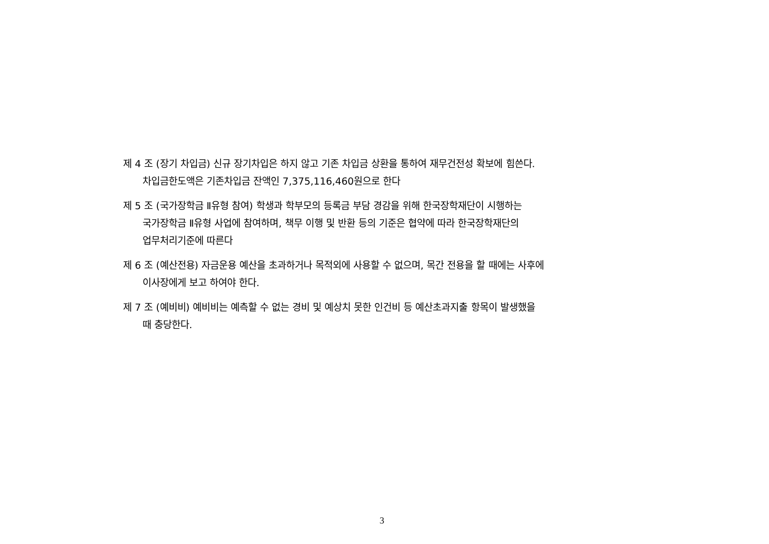제 4 조 (장기 차입금) 신규 장기차입은 하지 않고 기존 차입금 상환을 통하여 재무건전성 확보에 힘쓴다.
차입금한도액은 기존차입금 잔액인 7,375,116,460원으로 한다
제 5 조 (국가장학금 Ⅱ유형 참여) 학생과 학부모의 등록금 부담 경감을 위해 한국장학재단이 시행하는
국가장학금 Ⅱ유형 사업에 참여하며, 책무 이행 및 반환 등의 기준은 협약에 따라 한국장학재단의
업무처리기준에 따른다
제 6 조 (예산전용) 자금운용 예산을 초과하거나 목적외에 사용할 수 없으며, 목간 전용을 할 때에는 사후에
이사장에게 보고 하여야 한다.
제 7 조 (예비비) 예비비는 예측할 수 없는 경비 및 예상치 못한 인건비 등 예산초과지출 항목이 발생했을
때 충당한다.
3